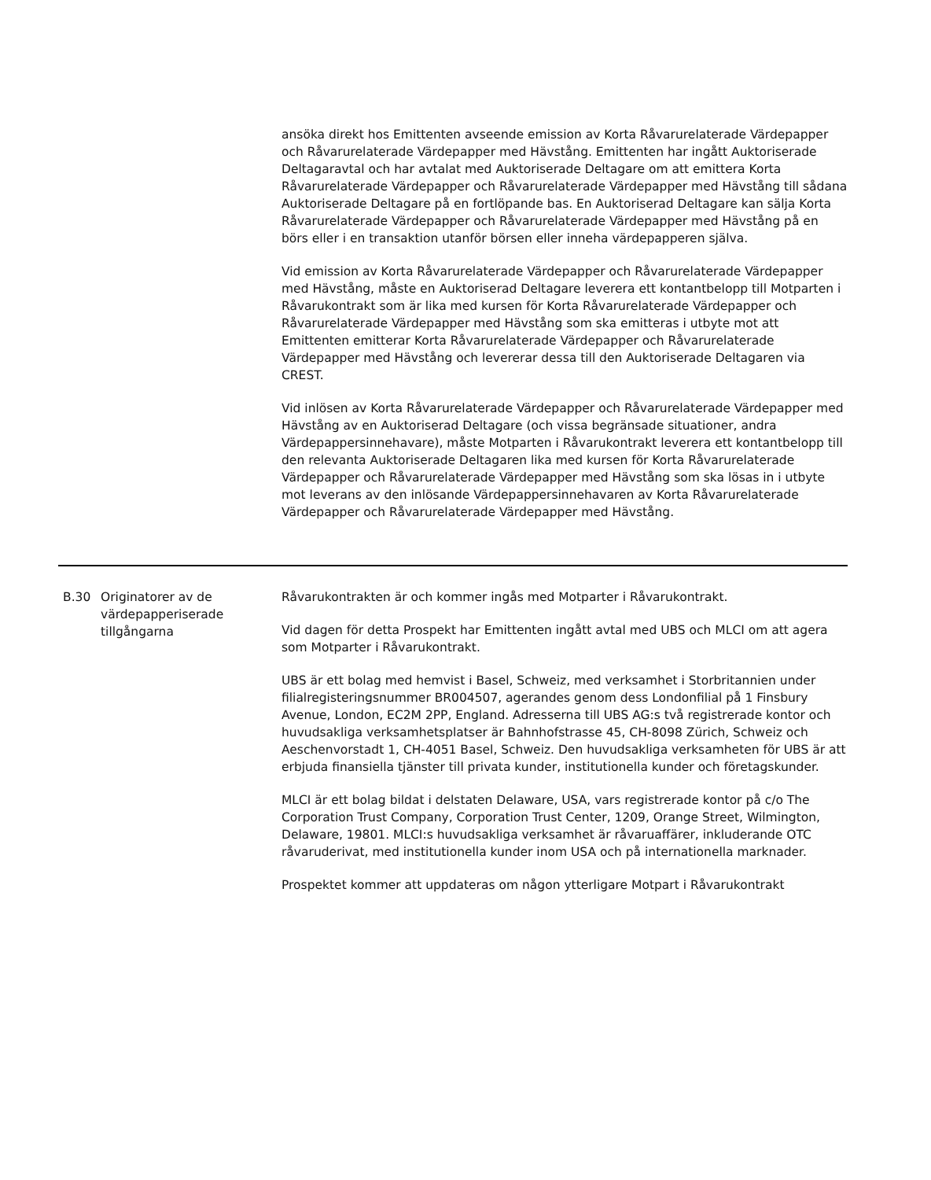| | | ansöka direkt hos Emittenten avseende emission av Korta Råvarurelaterade Värdepapper och Råvarurelaterade Värdepapper med Hävstång. Emittenten har ingått Auktoriserade Deltagaravtal och har avtalat med Auktoriserade Deltagare om att emittera Korta Råvarurelaterade Värdepapper och Råvarurelaterade Värdepapper med Hävstång till sådana Auktoriserade Deltagare på en fortlöpande bas. En Auktoriserad Deltagare kan sälja Korta Råvarurelaterade Värdepapper och Råvarurelaterade Värdepapper med Hävstång på en börs eller i en transaktion utanför börsen eller inneha värdepapperen själva. Vid emission av Korta Råvarurelaterade Värdepapper och Råvarurelaterade Värdepapper med Hävstång, måste en Auktoriserad Deltagare leverera ett kontantbelopp till Motparten i Råvarukontrakt som är lika med kursen för Korta Råvarurelaterade Värdepapper och Råvarurelaterade Värdepapper med Hävstång som ska emitteras i utbyte mot att Emittenten emitterar Korta Råvarurelaterade Värdepapper och Råvarurelaterade Värdepapper med Hävstång och levererar dessa till den Auktoriserade Deltagaren via CREST. Vid inlösen av Korta Råvarurelaterade Värdepapper och Råvarurelaterade Värdepapper med Hävstång av en Auktoriserad Deltagare (och vissa begränsade situationer, andra Värdepappersinnehavare), måste Motparten i Råvarukontrakt leverera ett kontantbelopp till den relevanta Auktoriserade Deltagaren lika med kursen för Korta Råvarurelaterade Värdepapper och Råvarurelaterade Värdepapper med Hävstång som ska lösas in i utbyte mot leverans av den inlösande Värdepappersinnehavaren av Korta Råvarurelaterade Värdepapper och Råvarurelaterade Värdepapper med Hävstång. |
| B.30 | Originatorer av de värdepapperiserade tillgångarna | Råvarukontrakten är och kommer ingås med Motparter i Råvarukontrakt. Vid dagen för detta Prospekt har Emittenten ingått avtal med UBS och MLCI om att agera som Motparter i Råvarukontrakt. UBS är ett bolag med hemvist i Basel, Schweiz, med verksamhet i Storbritannien under filialregisteringsnummer BR004507, agerandes genom dess Londonfilial på 1 Finsbury Avenue, London, EC2M 2PP, England. Adresserna till UBS AG:s två registrerade kontor och huvudsakliga verksamhetsplatser är Bahnhofstrasse 45, CH-8098 Zürich, Schweiz och Aeschenvorstadt 1, CH-4051 Basel, Schweiz. Den huvudsakliga verksamheten för UBS är att erbjuda finansiella tjänster till privata kunder, institutionella kunder och företagskunder. MLCI är ett bolag bildat i delstaten Delaware, USA, vars registrerade kontor på c/o The Corporation Trust Company, Corporation Trust Center, 1209, Orange Street, Wilmington, Delaware, 19801. MLCI:s huvudsakliga verksamhet är råvaruaffärer, inkluderande OTC råvaruderivat, med institutionella kunder inom USA och på internationella marknader. Prospektet kommer att uppdateras om någon ytterligare Motpart i Råvarukontrakt |